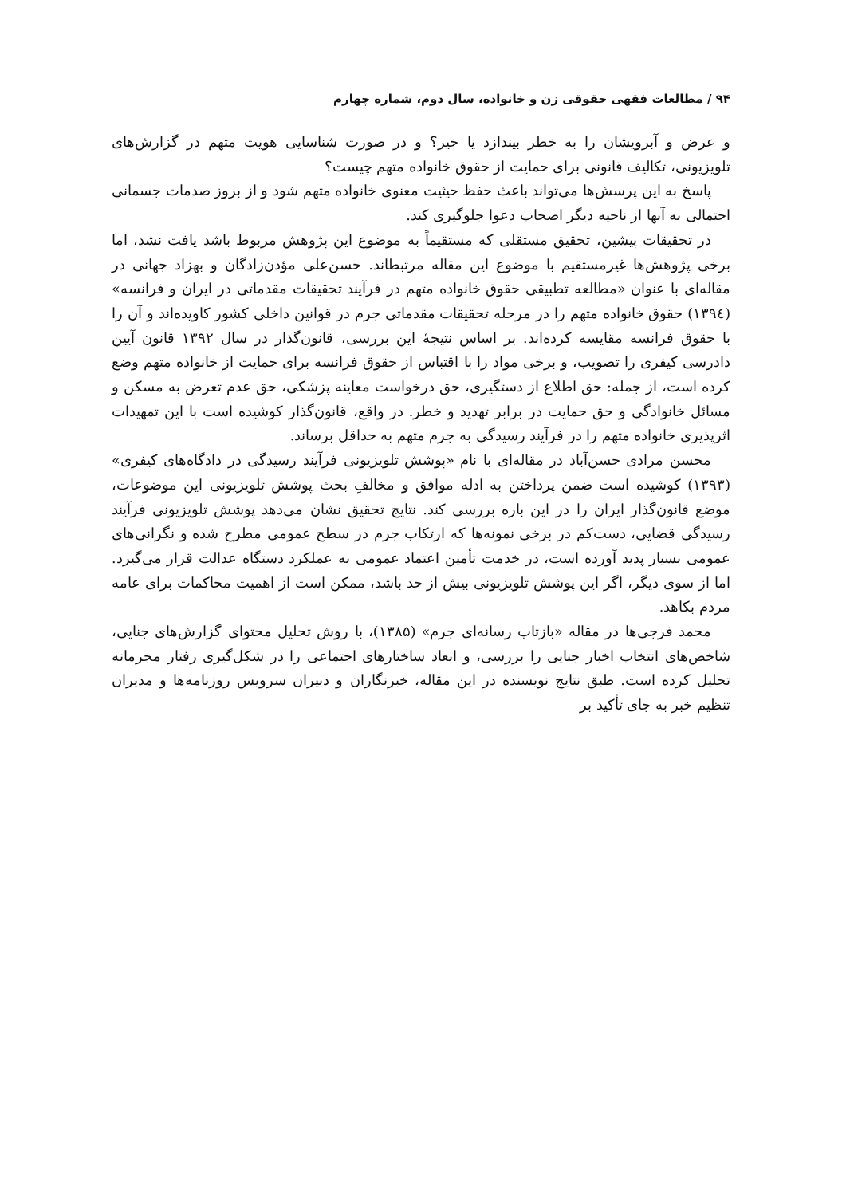۹۴ / مطالعات فقهی حقوقی زن و خانواده، سال دوم، شماره چهارم
و عرض و آبرویشان را به خطر بیندازد یا خیر؟ و در صورت شناسایی هویت متهم در گزارش‌های تلویزیونی، تکالیف قانونی برای حمایت از حقوق خانواده متهم چیست؟
پاسخ به این پرسش‌ها می‌تواند باعث حفظ حیثیت معنوی خانواده متهم شود و از بروز صدمات جسمانی احتمالی به آنها از ناحیه دیگر اصحاب دعوا جلوگیری کند.
در تحقیقات پیشین، تحقیق مستقلی که مستقیماً به موضوع این پژوهش مربوط باشد یافت نشد، اما برخی پژوهش‌ها غیرمستقیم با موضوع این مقاله مرتبطاند. حسن‌علی مؤذن‌زادگان و بهزاد جهانی در مقاله‌ای با عنوان «مطالعه تطبیقی حقوق خانواده متهم در فرآیند تحقیقات مقدماتی در ایران و فرانسه» (۱۳۹٤) حقوق خانواده متهم را در مرحله تحقیقات مقدماتی جرم در قوانین داخلی کشور کاویده‌اند و آن را با حقوق فرانسه مقایسه کرده‌اند. بر اساس نتیجهٔ این بررسی، قانون‌گذار در سال ۱۳۹۲ قانون آیین دادرسی کیفری را تصویب، و برخی مواد را با اقتباس از حقوق فرانسه برای حمایت از خانواده متهم وضع کرده است، از جمله: حق اطلاع از دستگیری، حق درخواست معاینه پزشکی، حق عدم تعرض به مسکن و مسائل خانوادگی و حق حمایت در برابر تهدید و خطر. در واقع، قانون‌گذار کوشیده است با این تمهیدات اثرپذیری خانواده متهم را در فرآیند رسیدگی به جرم متهم به حداقل برساند.
محسن مرادی حسن‌آباد در مقاله‌ای با نام «پوشش تلویزیونی فرآیند رسیدگی در دادگاه‌های کیفری» (۱۳۹۳) کوشیده است ضمن پرداختن به ادله موافق و مخالفِ بحث پوشش تلویزیونی این موضوعات، موضع قانون‌گذار ایران را در این باره بررسی کند. نتایج تحقیق نشان می‌دهد پوشش تلویزیونی فرآیند رسیدگی قضایی، دست‌کم در برخی نمونه‌ها که ارتکاب جرم در سطح عمومی مطرح شده و نگرانی‌های عمومی بسیار پدید آورده است، در خدمت تأمین اعتماد عمومی به عملکرد دستگاه عدالت قرار می‌گیرد. اما از سوی دیگر، اگر این پوشش تلویزیونی بیش از حد باشد، ممکن است از اهمیت محاکمات برای عامه مردم بکاهد.
محمد فرجی‌ها در مقاله «بازتاب رسانه‌ای جرم» (۱۳۸۵)، با روش تحلیل محتوای گزارش‌های جنایی، شاخص‌های انتخاب اخبار جنایی را بررسی، و ابعاد ساختارهای اجتماعی را در شکل‌گیری رفتار مجرمانه تحلیل کرده است. طبق نتایج نویسنده در این مقاله، خبرنگاران و دبیران سرویس روزنامه‌ها و مدیران تنظیم خبر به جای تأکید بر